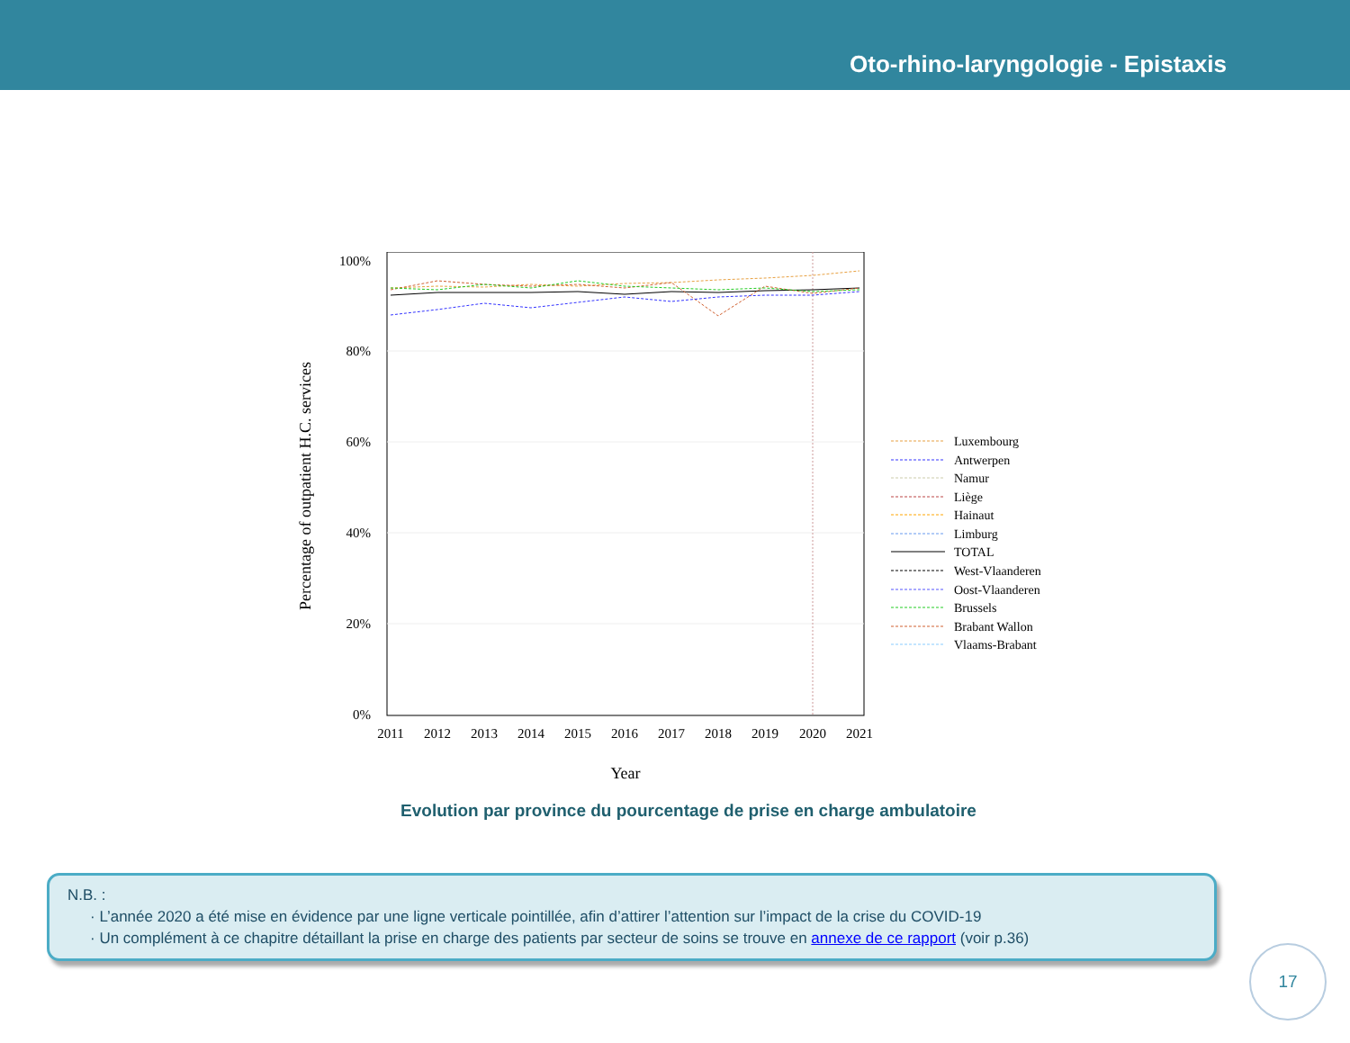Oto-rhino-laryngologie - Epistaxis
100%
80%
60%
40%
20%
0%
2011
2012
2013
2014
2015
2016
2017
2018
2019
2020
2021
Year
Percentage of outpatient H.C. services
Luxembourg
Antwerpen
Namur
Liège
Hainaut
Limburg
TOTAL
West-Vlaanderen
Oost-Vlaanderen
Brussels
Brabant Wallon
Vlaams-Brabant
Evolution par province du pourcentage de prise en charge ambulatoire
N.B. :
· L’année 2020 a été mise en évidence par une ligne verticale pointillée, afin d’attirer l’attention sur l’impact de la crise du COVID-19
· Un complément à ce chapitre détaillant la prise en charge des patients par secteur de soins se trouve en annexe de ce rapport (voir p.36)
17